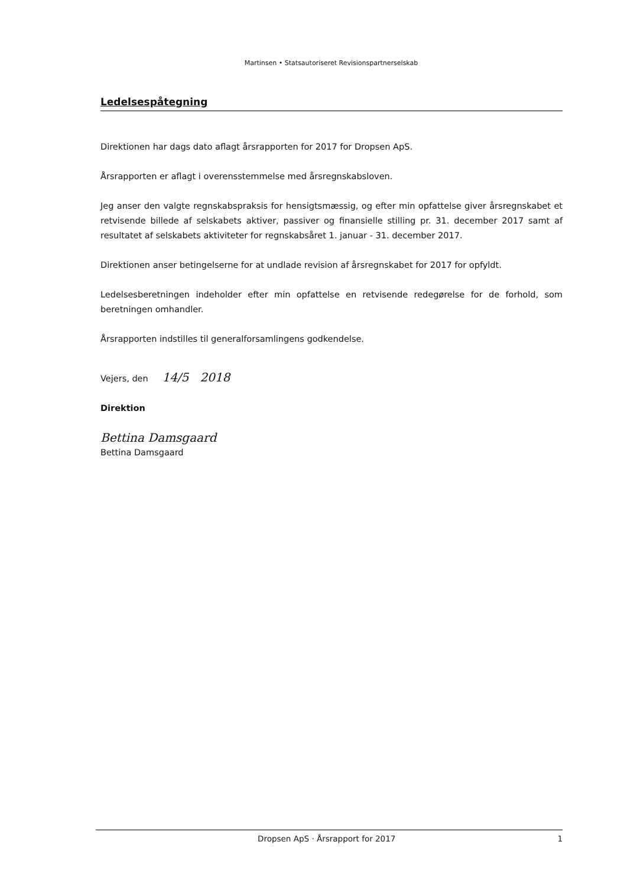Martinsen • Statsautoriseret Revisionspartnerselskab
Ledelsespåtegning
Direktionen har dags dato aflagt årsrapporten for 2017 for Dropsen ApS.
Årsrapporten er aflagt i overensstemmelse med årsregnskabsloven.
Jeg anser den valgte regnskabspraksis for hensigtsmæssig, og efter min opfattelse giver årsregnskabet et retvisende billede af selskabets aktiver, passiver og finansielle stilling pr. 31. december 2017 samt af resultatet af selskabets aktiviteter for regnskabsåret 1. januar - 31. december 2017.
Direktionen anser betingelserne for at undlade revision af årsregnskabet for 2017 for opfyldt.
Ledelsesberetningen indeholder efter min opfattelse en retvisende redegørelse for de forhold, som beretningen omhandler.
Årsrapporten indstilles til generalforsamlingens godkendelse.
Vejers, den 14/5 2018
Direktion
Bettina Damsgaard
Bettina Damsgaard
Dropsen ApS · Årsrapport for 2017 1